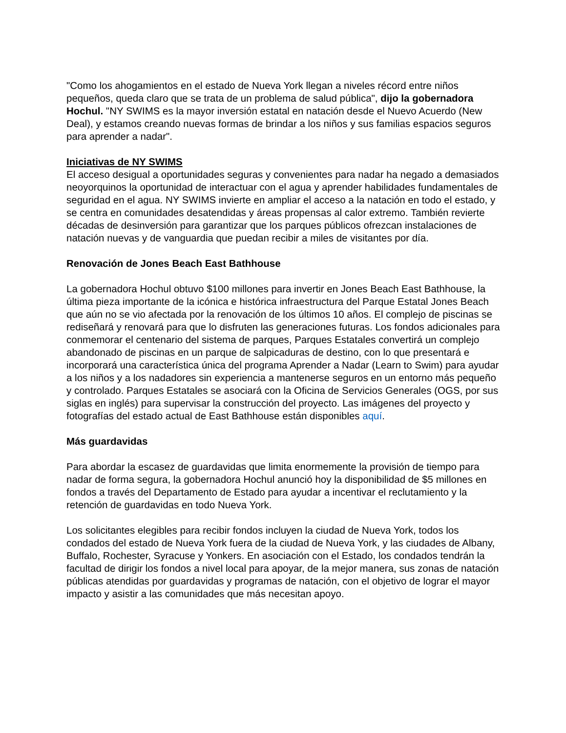"Como los ahogamientos en el estado de Nueva York llegan a niveles récord entre niños pequeños, queda claro que se trata de un problema de salud pública", dijo la gobernadora Hochul. "NY SWIMS es la mayor inversión estatal en natación desde el Nuevo Acuerdo (New Deal), y estamos creando nuevas formas de brindar a los niños y sus familias espacios seguros para aprender a nadar".
Iniciativas de NY SWIMS
El acceso desigual a oportunidades seguras y convenientes para nadar ha negado a demasiados neoyorquinos la oportunidad de interactuar con el agua y aprender habilidades fundamentales de seguridad en el agua. NY SWIMS invierte en ampliar el acceso a la natación en todo el estado, y se centra en comunidades desatendidas y áreas propensas al calor extremo. También revierte décadas de desinversión para garantizar que los parques públicos ofrezcan instalaciones de natación nuevas y de vanguardia que puedan recibir a miles de visitantes por día.
Renovación de Jones Beach East Bathhouse
La gobernadora Hochul obtuvo $100 millones para invertir en Jones Beach East Bathhouse, la última pieza importante de la icónica e histórica infraestructura del Parque Estatal Jones Beach que aún no se vio afectada por la renovación de los últimos 10 años. El complejo de piscinas se rediseñará y renovará para que lo disfruten las generaciones futuras. Los fondos adicionales para conmemorar el centenario del sistema de parques, Parques Estatales convertirá un complejo abandonado de piscinas en un parque de salpicaduras de destino, con lo que presentará e incorporará una característica única del programa Aprender a Nadar (Learn to Swim) para ayudar a los niños y a los nadadores sin experiencia a mantenerse seguros en un entorno más pequeño y controlado. Parques Estatales se asociará con la Oficina de Servicios Generales (OGS, por sus siglas en inglés) para supervisar la construcción del proyecto. Las imágenes del proyecto y fotografías del estado actual de East Bathhouse están disponibles aquí.
Más guardavidas
Para abordar la escasez de guardavidas que limita enormemente la provisión de tiempo para nadar de forma segura, la gobernadora Hochul anunció hoy la disponibilidad de $5 millones en fondos a través del Departamento de Estado para ayudar a incentivar el reclutamiento y la retención de guardavidas en todo Nueva York.
Los solicitantes elegibles para recibir fondos incluyen la ciudad de Nueva York, todos los condados del estado de Nueva York fuera de la ciudad de Nueva York, y las ciudades de Albany, Buffalo, Rochester, Syracuse y Yonkers. En asociación con el Estado, los condados tendrán la facultad de dirigir los fondos a nivel local para apoyar, de la mejor manera, sus zonas de natación públicas atendidas por guardavidas y programas de natación, con el objetivo de lograr el mayor impacto y asistir a las comunidades que más necesitan apoyo.